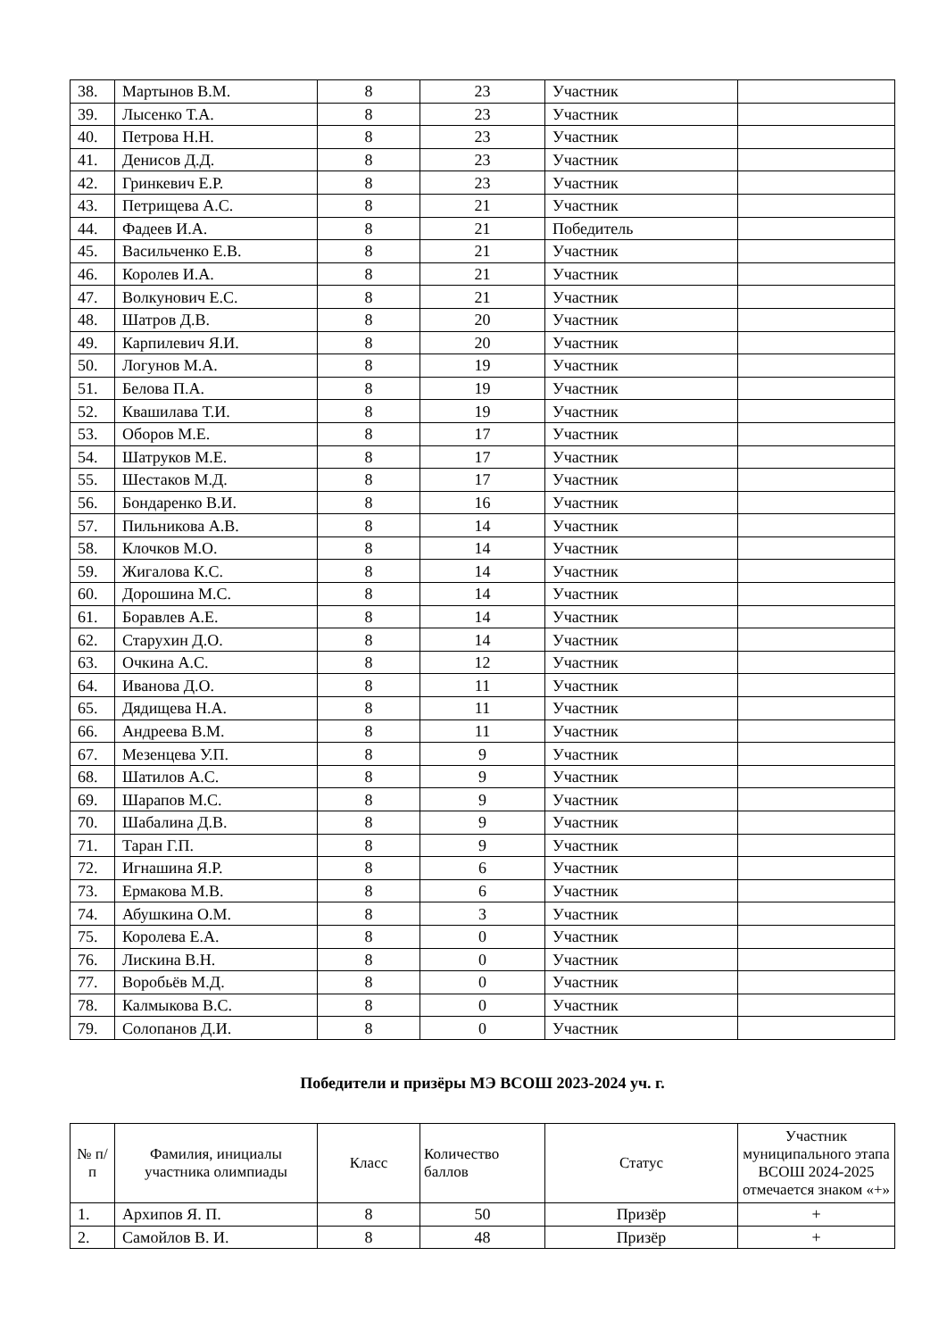| 38. | Мартынов В.М. | 8 | 23 | Участник | |
| 39. | Лысенко Т.А. | 8 | 23 | Участник | |
| 40. | Петрова Н.Н. | 8 | 23 | Участник | |
| 41. | Денисов Д.Д. | 8 | 23 | Участник | |
| 42. | Гринкевич Е.Р. | 8 | 23 | Участник | |
| 43. | Петрищева А.С. | 8 | 21 | Участник | |
| 44. | Фадеев И.А. | 8 | 21 | Победитель | |
| 45. | Васильченко Е.В. | 8 | 21 | Участник | |
| 46. | Королев И.А. | 8 | 21 | Участник | |
| 47. | Волкунович Е.С. | 8 | 21 | Участник | |
| 48. | Шатров Д.В. | 8 | 20 | Участник | |
| 49. | Карпилевич Я.И. | 8 | 20 | Участник | |
| 50. | Логунов М.А. | 8 | 19 | Участник | |
| 51. | Белова П.А. | 8 | 19 | Участник | |
| 52. | Квашилава Т.И. | 8 | 19 | Участник | |
| 53. | Оборов М.Е. | 8 | 17 | Участник | |
| 54. | Шатруков М.Е. | 8 | 17 | Участник | |
| 55. | Шестаков М.Д. | 8 | 17 | Участник | |
| 56. | Бондаренко В.И. | 8 | 16 | Участник | |
| 57. | Пильникова А.В. | 8 | 14 | Участник | |
| 58. | Клочков М.О. | 8 | 14 | Участник | |
| 59. | Жигалова К.С. | 8 | 14 | Участник | |
| 60. | Дорошина М.С. | 8 | 14 | Участник | |
| 61. | Боравлев А.Е. | 8 | 14 | Участник | |
| 62. | Старухин Д.О. | 8 | 14 | Участник | |
| 63. | Очкина А.С. | 8 | 12 | Участник | |
| 64. | Иванова Д.О. | 8 | 11 | Участник | |
| 65. | Дядищева Н.А. | 8 | 11 | Участник | |
| 66. | Андреева В.М. | 8 | 11 | Участник | |
| 67. | Мезенцева У.П. | 8 | 9 | Участник | |
| 68. | Шатилов А.С. | 8 | 9 | Участник | |
| 69. | Шарапов М.С. | 8 | 9 | Участник | |
| 70. | Шабалина Д.В. | 8 | 9 | Участник | |
| 71. | Таран Г.П. | 8 | 9 | Участник | |
| 72. | Игнашина Я.Р. | 8 | 6 | Участник | |
| 73. | Ермакова М.В. | 8 | 6 | Участник | |
| 74. | Абушкина О.М. | 8 | 3 | Участник | |
| 75. | Королева Е.А. | 8 | 0 | Участник | |
| 76. | Лискина В.Н. | 8 | 0 | Участник | |
| 77. | Воробьёв М.Д. | 8 | 0 | Участник | |
| 78. | Калмыкова В.С. | 8 | 0 | Участник | |
| 79. | Солопанов Д.И. | 8 | 0 | Участник | |
Победители и призёры МЭ ВСОШ 2023-2024 уч. г.
| № п/п | Фамилия, инициалы участника олимпиады | Класс | Количество баллов | Статус | Участник муниципального этапа ВСОШ 2024-2025 отмечается знаком «+» |
| --- | --- | --- | --- | --- | --- |
| 1. | Архипов Я. П. | 8 | 50 | Призёр | + |
| 2. | Самойлов В. И. | 8 | 48 | Призёр | + |